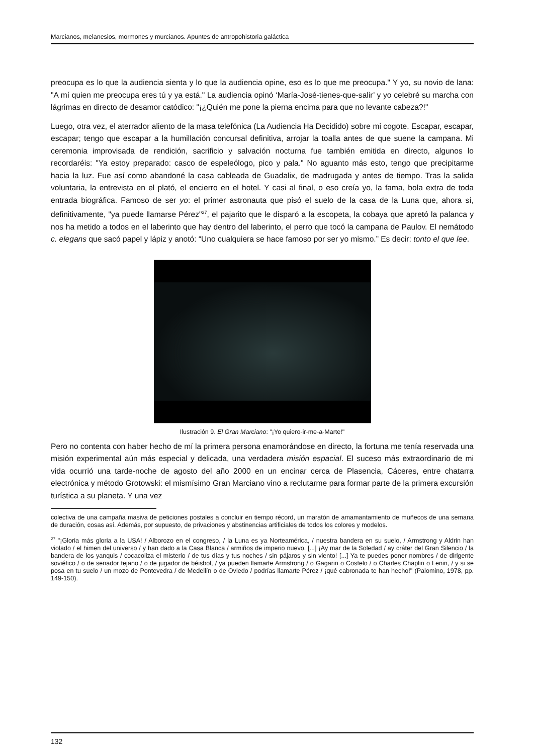Marcianos, melanesios, mormones y murcianos. Apuntes de antropohistoria galáctica
preocupa es lo que la audiencia sienta y lo que la audiencia opine, eso es lo que me preocupa." Y yo, su novio de lana: "A mí quien me preocupa eres tú y ya está." La audiencia opinó ‘María-José-tienes-que-salir’ y yo celebré su marcha con lágrimas en directo de desamor catódico: "¡¿Quién me pone la pierna encima para que no levante cabeza?!"
Luego, otra vez, el aterrador aliento de la masa telefónica (La Audiencia Ha Decidido) sobre mi cogote. Escapar, escapar, escapar; tengo que escapar a la humillación concursal definitiva, arrojar la toalla antes de que suene la campana. Mi ceremonia improvisada de rendición, sacrificio y salvación nocturna fue también emitida en directo, algunos lo recordaréis: "Ya estoy preparado: casco de espeleólogo, pico y pala." No aguanto más esto, tengo que precipitarme hacia la luz. Fue así como abandoné la casa cableada de Guadalix, de madrugada y antes de tiempo. Tras la salida voluntaria, la entrevista en el plató, el encierro en el hotel. Y casi al final, o eso creía yo, la fama, bola extra de toda entrada biográfica. Famoso de ser yo: el primer astronauta que pisó el suelo de la casa de la Luna que, ahora sí, definitivamente, "ya puede llamarse Pérez"<sup>27</sup>, el pajarito que le disparó a la escopeta, la cobaya que apretó la palanca y nos ha metido a todos en el laberinto que hay dentro del laberinto, el perro que tocó la campana de Paulov. El nemátodo c. elegans que sacó papel y lápiz y anotó: “Uno cualquiera se hace famoso por ser yo mismo.” Es decir: tonto el que lee.
Ilustración 9. El Gran Marciano: "¡Yo quiero-ir-me-a-Marte!"
Pero no contenta con haber hecho de mí la primera persona enamorándose en directo, la fortuna me tenía reservada una misión experimental aún más especial y delicada, una verdadera misión espacial. El suceso más extraordinario de mi vida ocurrió una tarde-noche de agosto del año 2000 en un encinar cerca de Plasencia, Cáceres, entre chatarra electrónica y método Grotowski: el mismísimo Gran Marciano vino a reclutarme para formar parte de la primera excursión turística a su planeta. Y una vez
colectiva de una campaña masiva de peticiones postales a concluir en tiempo récord, un maratón de amamantamiento de muñecos de una semana de duración, cosas así. Además, por supuesto, de privaciones y abstinencias artificiales de todos los colores y modelos.
<sup>27</sup> "¡Gloria más gloria a la USA! / Alborozo en el congreso, / la Luna es ya Norteamérica, / nuestra bandera en su suelo, / Armstrong y Aldrin han violado / el himen del universo / y han dado a la Casa Blanca / armiños de imperio nuevo. [...] ¡Ay mar de la Soledad / ay cráter del Gran Silencio / la bandera de los yanquis / cocacoliza el misterio / de tus días y tus noches / sin pájaros y sin viento! [...] Ya te puedes poner nombres / de dirigente soviético / o de senador tejano / o de jugador de béisbol, / ya pueden llamarte Armstrong / o Gagarin o Costelo / o Charles Chaplin o Lenin, / y si se posa en tu suelo / un mozo de Pontevedra / de Medellín o de Oviedo / podrías llamarte Pérez / ¡qué cabronada te han hecho!" (Palomino, 1978, pp. 149-150).
132